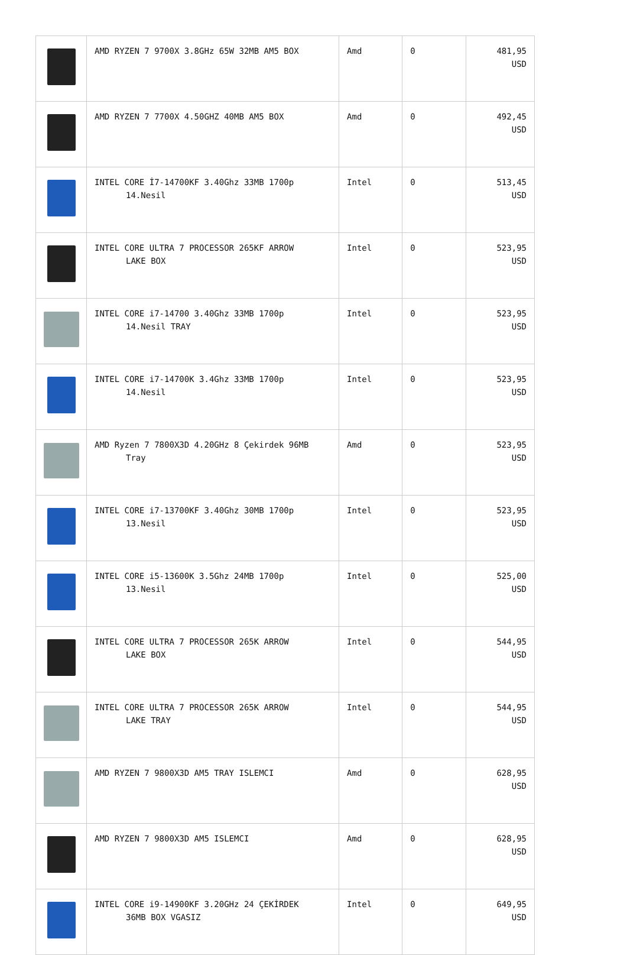| | AMD RYZEN 7 9700X 3.8GHz 65W 32MB AM5 BOX | Amd | 0 | 481,95 USD |
| | AMD RYZEN 7 7700X 4.50GHZ 40MB AM5 BOX | Amd | 0 | 492,45 USD |
| | INTEL CORE İ7-14700KF 3.40Ghz 33MB 1700p 14.Nesil | Intel | 0 | 513,45 USD |
| | INTEL CORE ULTRA 7 PROCESSOR 265KF ARROW LAKE BOX | Intel | 0 | 523,95 USD |
| | INTEL CORE i7-14700 3.40Ghz 33MB 1700p 14.Nesil TRAY | Intel | 0 | 523,95 USD |
| | INTEL CORE i7-14700K 3.4Ghz 33MB 1700p 14.Nesil | Intel | 0 | 523,95 USD |
| | AMD Ryzen 7 7800X3D 4.20GHz 8 Çekirdek 96MB Tray | Amd | 0 | 523,95 USD |
| | INTEL CORE i7-13700KF 3.40Ghz 30MB 1700p 13.Nesil | Intel | 0 | 523,95 USD |
| | INTEL CORE i5-13600K 3.5Ghz 24MB 1700p 13.Nesil | Intel | 0 | 525,00 USD |
| | INTEL CORE ULTRA 7 PROCESSOR 265K ARROW LAKE BOX | Intel | 0 | 544,95 USD |
| | INTEL CORE ULTRA 7 PROCESSOR 265K ARROW LAKE TRAY | Intel | 0 | 544,95 USD |
| | AMD RYZEN 7 9800X3D AM5 TRAY ISLEMCI | Amd | 0 | 628,95 USD |
| | AMD RYZEN 7 9800X3D AM5 ISLEMCI | Amd | 0 | 628,95 USD |
| | INTEL CORE i9-14900KF 3.20GHz 24 ÇEKİRDEK 36MB BOX VGASIZ | Intel | 0 | 649,95 USD |